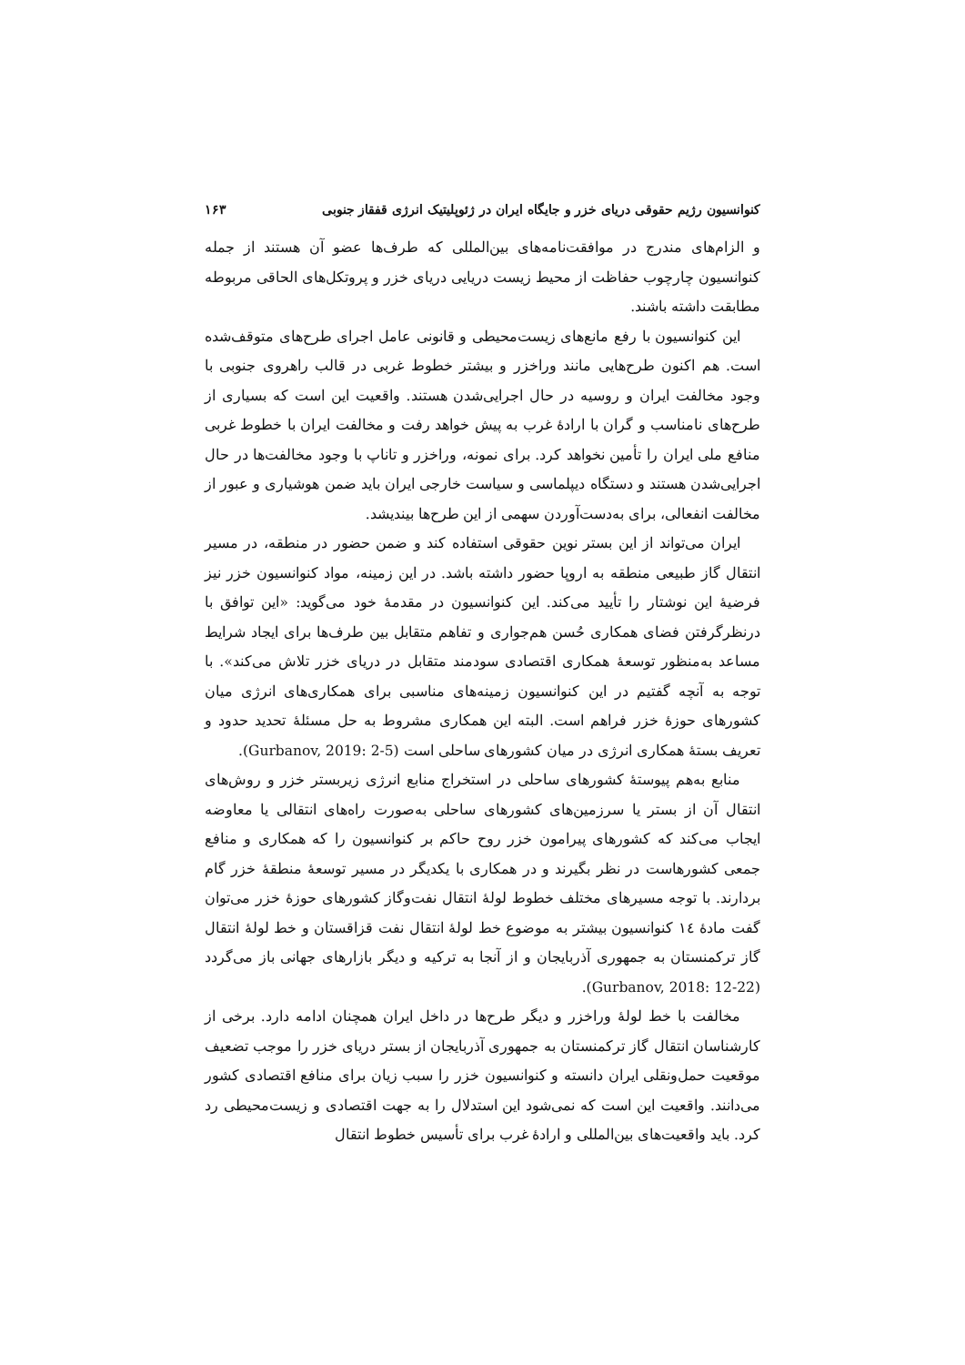کنوانسیون رژیم حقوقی دریای خزر و جایگاه ایران در ژئوپلیتیک انرژی قفقاز جنوبی ۱۶۳
و الزام‌های مندرج در موافقت‌نامه‌های بین‌المللی که طرف‌ها عضو آن هستند از جمله کنوانسیون چارچوب حفاظت از محیط زیست دریایی دریای خزر و پروتکل‌های الحاقی مربوطه مطابقت داشته باشند.
این کنوانسیون با رفع مانع‌های زیست‌محیطی و قانونی عامل اجرای طرح‌های متوقف‌شده است. هم اکنون طرح‌هایی مانند وراخزر و بیشتر خطوط غربی در قالب راهروی جنوبی با وجود مخالفت ایران و روسیه در حال اجرایی‌شدن هستند. واقعیت این است که بسیاری از طرح‌های نامناسب و گران با ارادهٔ غرب به پیش خواهد رفت و مخالفت ایران با خطوط غربی منافع ملی ایران را تأمین نخواهد کرد. برای نمونه، وراخزر و تاناپ با وجود مخالفت‌ها در حال اجرایی‌شدن هستند و دستگاه دیپلماسی و سیاست خارجی ایران باید ضمن هوشیاری و عبور از مخالفت انفعالی، برای به‌دست‌آوردن سهمی از این طرح‌ها بیندیشد.
ایران می‌تواند از این بستر نوین حقوقی استفاده کند و ضمن حضور در منطقه، در مسیر انتقال گاز طبیعی منطقه به اروپا حضور داشته باشد. در این زمینه، مواد کنوانسیون خزر نیز فرضیهٔ این نوشتار را تأیید می‌کند. این کنوانسیون در مقدمهٔ خود می‌گوید: «این توافق با درنظرگرفتن فضای همکاری حُسن هم‌جواری و تفاهم متقابل بین طرف‌ها برای ایجاد شرایط مساعد به‌منظور توسعهٔ همکاری اقتصادی سودمند متقابل در دریای خزر تلاش می‌کند». با توجه به آنچه گفتیم در این کنوانسیون زمینه‌های مناسبی برای همکاری‌های انرژی میان کشورهای حوزهٔ خزر فراهم است. البته این همکاری مشروط به حل مسئلهٔ تحدید حدود و تعریف بستهٔ همکاری انرژی در میان کشورهای ساحلی است (Gurbanov, 2019: 2-5).
منابع به‌هم پیوستهٔ کشورهای ساحلی در استخراج منابع انرژی زیربستر خزر و روش‌های انتقال آن از بستر یا سرزمین‌های کشورهای ساحلی به‌صورت راه‌های انتقالی یا معاوضه ایجاب می‌کند که کشورهای پیرامون خزر روح حاکم بر کنوانسیون را که همکاری و منافع جمعی کشورهاست در نظر بگیرند و در همکاری با یکدیگر در مسیر توسعهٔ منطقهٔ خزر گام بردارند. با توجه مسیرهای مختلف خطوط لولهٔ انتقال نفت‌وگاز کشورهای حوزهٔ خزر می‌توان گفت مادهٔ ۱٤ کنوانسیون بیشتر به موضوع خط لولهٔ انتقال نفت قزاقستان و خط لولهٔ انتقال گاز ترکمنستان به جمهوری آذربایجان و از آنجا به ترکیه و دیگر بازارهای جهانی باز می‌گردد (Gurbanov, 2018: 12-22).
مخالفت با خط لولهٔ وراخزر و دیگر طرح‌ها در داخل ایران همچنان ادامه دارد. برخی از کارشناسان انتقال گاز ترکمنستان به جمهوری آذربایجان از بستر دریای خزر را موجب تضعیف موقعیت حمل‌ونقلی ایران دانسته و کنوانسیون خزر را سبب زیان برای منافع اقتصادی کشور می‌دانند. واقعیت این است که نمی‌شود این استدلال را به جهت اقتصادی و زیست‌محیطی رد کرد. باید واقعیت‌های بین‌المللی و ارادهٔ غرب برای تأسیس خطوط انتقال